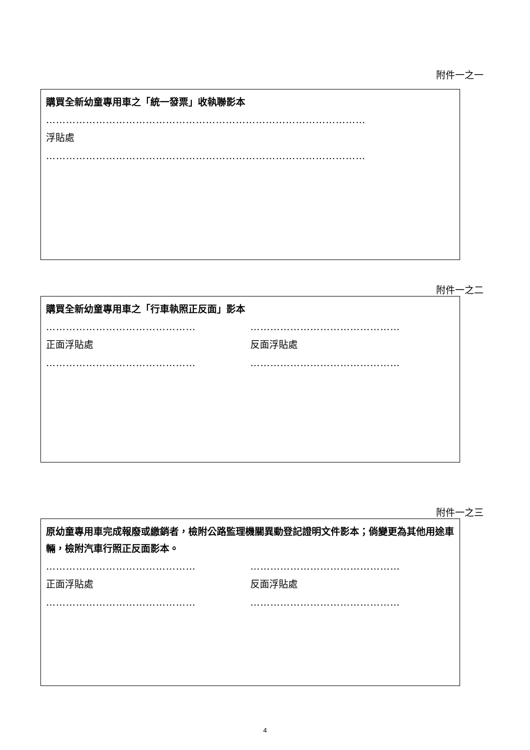附件一之一
購買全新幼童專用車之「統一發票」收執聯影本
……………………………………………………………………………………
浮貼處
……………………………………………………………………………………
附件一之二
購買全新幼童專用車之「行車執照正反面」影本
……………………………………… ………………………………………
正面浮貼處 反面浮貼處
……………………………………… ………………………………………
附件一之三
原幼童專用車完成報廢或繳銷者，檢附公路監理機關異動登記證明文件影本；倘變更為其他用途車輛，檢附汽車行照正反面影本。
……………………………………… ………………………………………
正面浮貼處 反面浮貼處
……………………………………… ………………………………………
4